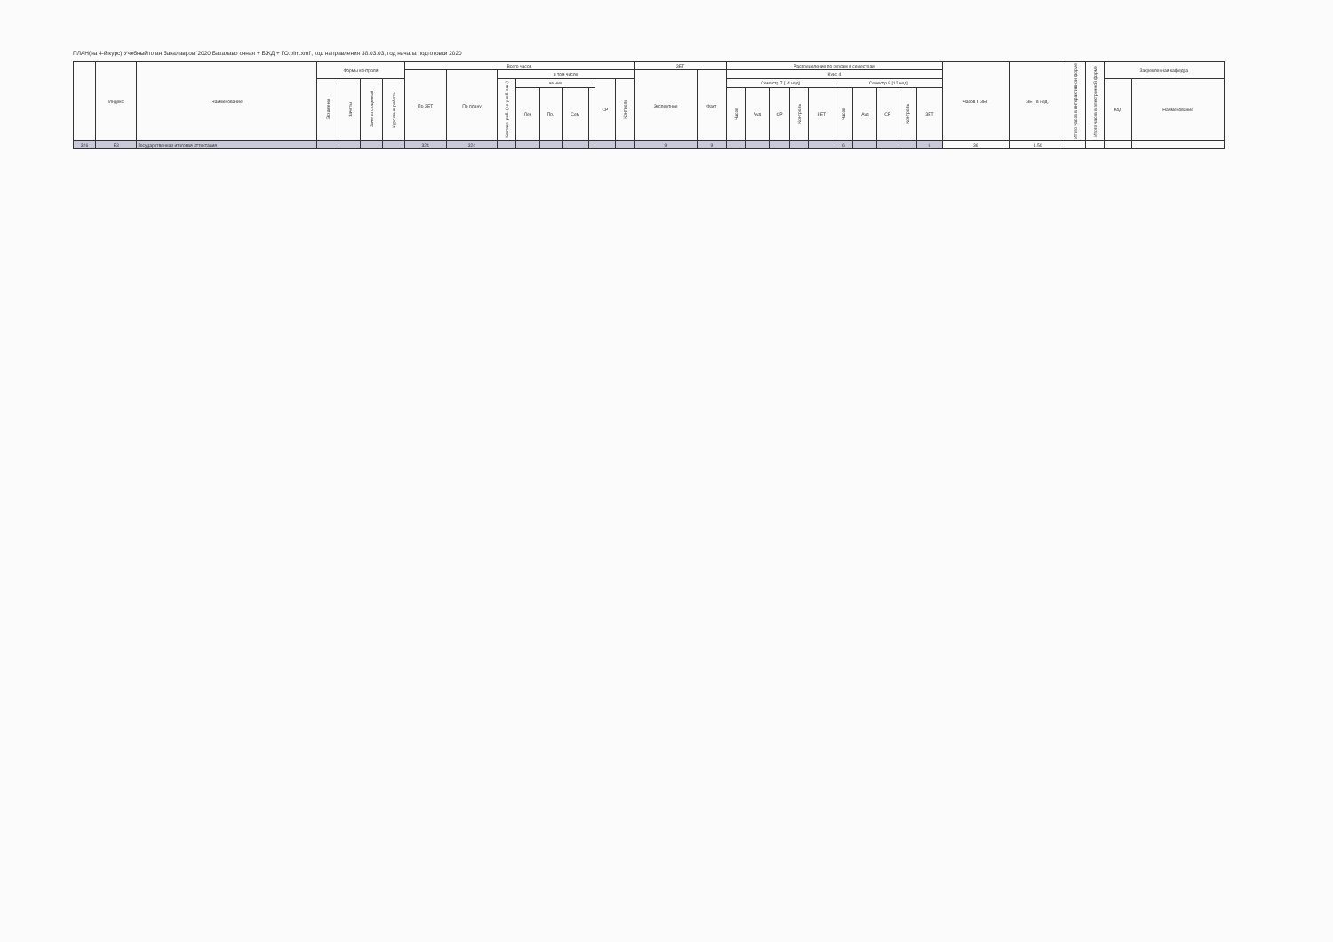ПЛАН(на 4-й курс) Учебный план бакалавров '2020 Бакалавр очная + БЖД + ГО.plm.xml', код направления 38.03.03, год начала подготовки 2020
| | Индекс | Наименование | Формы контроля | | | | Всего часов | | | | | | | | | ЗЕТ | | Распределение по курсам и семестрам | | | | | | | | | | Часов в ЗЕТ | ЗЕТ в нед. | Итого часов в интерактивной форме | Итого часов в электронной форме | Закрепленная кафедра | |
| --- | --- | --- | --- | --- | --- | --- | --- | --- | --- | --- | --- | --- | --- | --- | --- | --- | --- | --- | --- | --- | --- | --- | --- | --- | --- | --- | --- | --- | --- | --- | --- | --- | --- |
| | | | | | | | По ЗЕТ | По плану | в том числе | | | | | | | Экспертное | Факт | Курс 4 | | | | | | | | | | | | | | | |
| | | | Экзамены | Зачеты | Зачеты с оценкой | Курсовые работы | | | Контакт. раб. (по учеб. зан.) | из них | | | | СР | Контроль | | | Семестр 7 [14 нед] | | | | | Семестр 8 [12 нед] | | | | | | | | | Код | Наименование |
| | | | | | | | | | | Лек | Пр. | Сем | | | | | | Часов | Ауд | СР | Контроль | ЗЕТ | Часов | Ауд | СР | Контроль | ЗЕТ | | | | | | |
| 326 | Б3 | Государственная итоговая аттестация | | | | | 324 | 324 | | | | | | | | 9 | 9 | | | | | | 6 | | | | 6 | 36 | 1.50 | | | | |